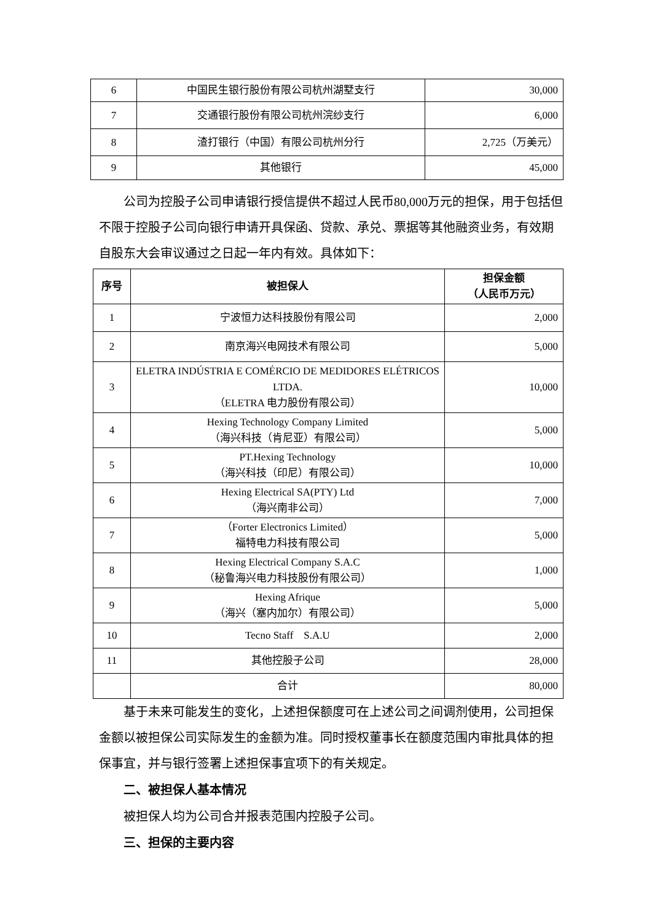| 6 | 中国民生银行股份有限公司杭州湖墅支行 | 30,000 |
| 7 | 交通银行股份有限公司杭州浣纱支行 | 6,000 |
| 8 | 渣打银行（中国）有限公司杭州分行 | 2,725（万美元） |
| 9 | 其他银行 | 45,000 |
公司为控股子公司申请银行授信提供不超过人民币80,000万元的担保，用于包括但不限于控股子公司向银行申请开具保函、贷款、承兑、票据等其他融资业务，有效期自股东大会审议通过之日起一年内有效。具体如下：
| 序号 | 被担保人 | 担保金额 （人民币万元） |
| --- | --- | --- |
| 1 | 宁波恒力达科技股份有限公司 | 2,000 |
| 2 | 南京海兴电网技术有限公司 | 5,000 |
| 3 | ELETRA INDÚSTRIA E COMÉRCIO DE MEDIDORES ELÉTRICOS LTDA. （ELETRA 电力股份有限公司） | 10,000 |
| 4 | Hexing Technology Company Limited （海兴科技（肯尼亚）有限公司） | 5,000 |
| 5 | PT.Hexing Technology （海兴科技（印尼）有限公司） | 10,000 |
| 6 | Hexing Electrical SA(PTY) Ltd （海兴南非公司） | 7,000 |
| 7 | （Forter Electronics Limited） 福特电力科技有限公司 | 5,000 |
| 8 | Hexing Electrical Company S.A.C （秘鲁海兴电力科技股份有限公司） | 1,000 |
| 9 | Hexing Afrique （海兴（塞内加尔）有限公司） | 5,000 |
| 10 | Tecno Staff S.A.U | 2,000 |
| 11 | 其他控股子公司 | 28,000 |
| | 合计 | 80,000 |
基于未来可能发生的变化，上述担保额度可在上述公司之间调剂使用，公司担保金额以被担保公司实际发生的金额为准。同时授权董事长在额度范围内审批具体的担保事宜，并与银行签署上述担保事宜项下的有关规定。
二、被担保人基本情况
被担保人均为公司合并报表范围内控股子公司。
三、担保的主要内容